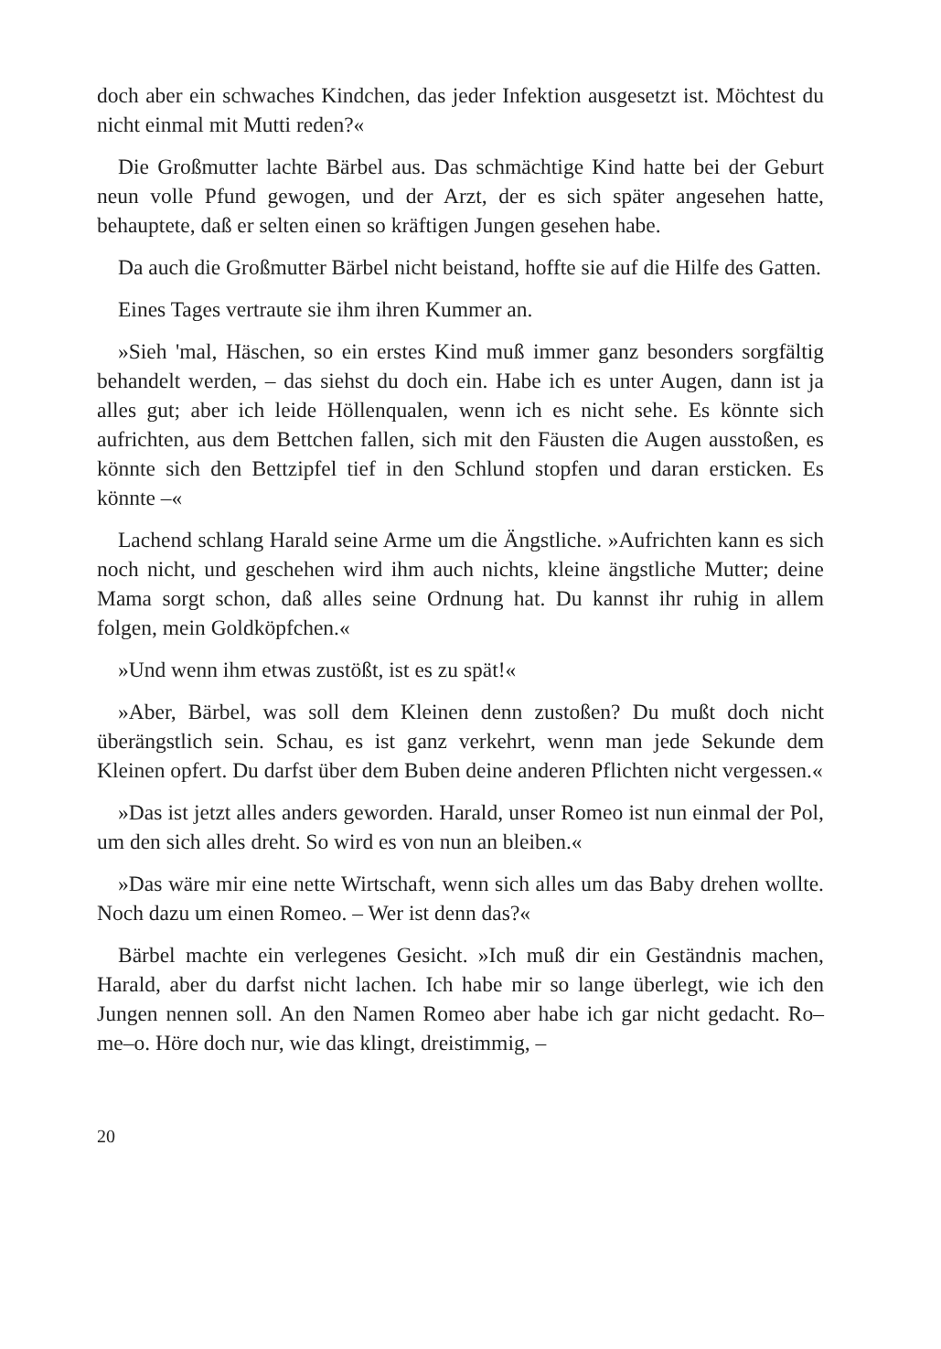doch aber ein schwaches Kindchen, das jeder Infektion ausgesetzt ist. Möchtest du nicht einmal mit Mutti reden?«
Die Großmutter lachte Bärbel aus. Das schmächtige Kind hatte bei der Geburt neun volle Pfund gewogen, und der Arzt, der es sich später angesehen hatte, behauptete, daß er selten einen so kräftigen Jungen gesehen habe.
Da auch die Großmutter Bärbel nicht beistand, hoffte sie auf die Hilfe des Gatten.
Eines Tages vertraute sie ihm ihren Kummer an.
»Sieh 'mal, Häschen, so ein erstes Kind muß immer ganz besonders sorgfältig behandelt werden, – das siehst du doch ein. Habe ich es unter Augen, dann ist ja alles gut; aber ich leide Höllenqualen, wenn ich es nicht sehe. Es könnte sich aufrichten, aus dem Bettchen fallen, sich mit den Fäusten die Augen ausstoßen, es könnte sich den Bettzipfel tief in den Schlund stopfen und daran ersticken. Es könnte –«
Lachend schlang Harald seine Arme um die Ängstliche. »Aufrichten kann es sich noch nicht, und geschehen wird ihm auch nichts, kleine ängstliche Mutter; deine Mama sorgt schon, daß alles seine Ordnung hat. Du kannst ihr ruhig in allem folgen, mein Goldköpfchen.«
»Und wenn ihm etwas zustößt, ist es zu spät!«
»Aber, Bärbel, was soll dem Kleinen denn zustoßen? Du mußt doch nicht überängstlich sein. Schau, es ist ganz verkehrt, wenn man jede Sekunde dem Kleinen opfert. Du darfst über dem Buben deine anderen Pflichten nicht vergessen.«
»Das ist jetzt alles anders geworden. Harald, unser Romeo ist nun einmal der Pol, um den sich alles dreht. So wird es von nun an bleiben.«
»Das wäre mir eine nette Wirtschaft, wenn sich alles um das Baby drehen wollte. Noch dazu um einen Romeo. – Wer ist denn das?«
Bärbel machte ein verlegenes Gesicht. »Ich muß dir ein Geständnis machen, Harald, aber du darfst nicht lachen. Ich habe mir so lange überlegt, wie ich den Jungen nennen soll. An den Namen Romeo aber habe ich gar nicht gedacht. Ro–me–o. Höre doch nur, wie das klingt, dreistimmig, –
20